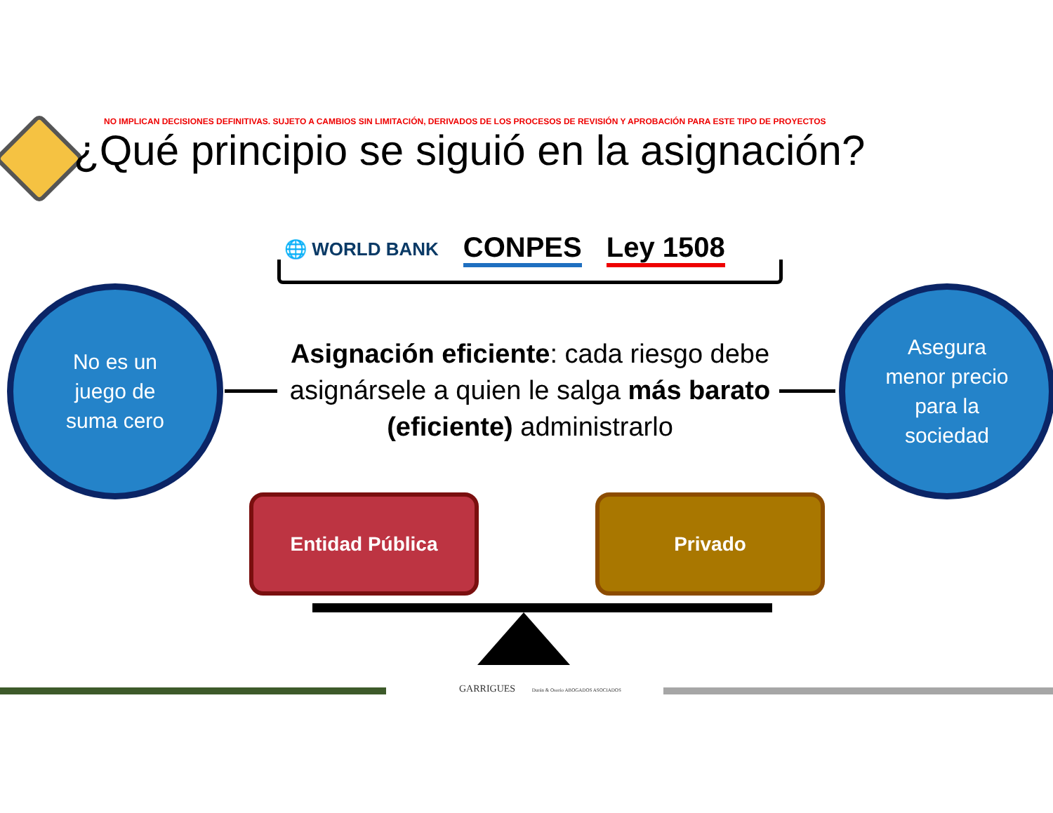NO IMPLICAN DECISIONES DEFINITIVAS. SUJETO A CAMBIOS SIN LIMITACIÓN, DERIVADOS DE LOS PROCESOS DE REVISIÓN Y APROBACIÓN PARA ESTE TIPO DE PROYECTOS
¿Qué principio se siguió en la asignación?
🌐 WORLD BANK CONPES Ley 1508
Asignación eficiente: cada riesgo debe asignársele a quien le salga más barato (eficiente) administrarlo
No es un
juego de
suma cero
Asegura
menor precio
para la
sociedad
Entidad Pública Privado
GARRIGUES Durán & Osorio ABOGADOS ASOCIADOS